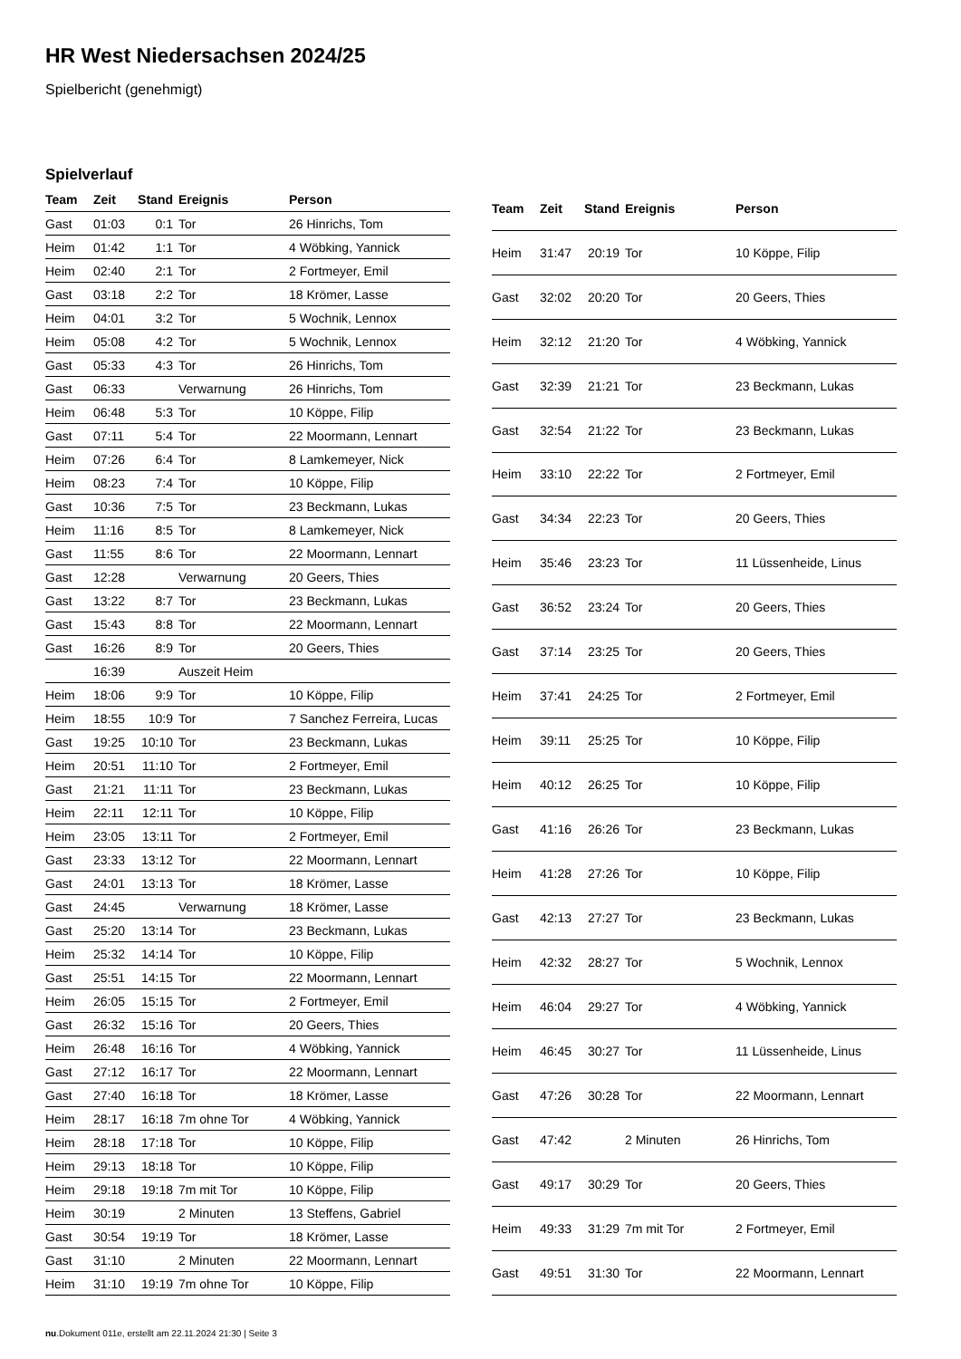HR West Niedersachsen 2024/25
Spielbericht (genehmigt)
Spielverlauf
| Team | Zeit | Stand | Ereignis | Person |
| --- | --- | --- | --- | --- |
| Gast | 01:03 | 0:1 | Tor | 26 Hinrichs, Tom |
| Heim | 01:42 | 1:1 | Tor | 4 Wöbking, Yannick |
| Heim | 02:40 | 2:1 | Tor | 2 Fortmeyer, Emil |
| Gast | 03:18 | 2:2 | Tor | 18 Krömer, Lasse |
| Heim | 04:01 | 3:2 | Tor | 5 Wochnik, Lennox |
| Heim | 05:08 | 4:2 | Tor | 5 Wochnik, Lennox |
| Gast | 05:33 | 4:3 | Tor | 26 Hinrichs, Tom |
| Gast | 06:33 | | Verwarnung | 26 Hinrichs, Tom |
| Heim | 06:48 | 5:3 | Tor | 10 Köppe, Filip |
| Gast | 07:11 | 5:4 | Tor | 22 Moormann, Lennart |
| Heim | 07:26 | 6:4 | Tor | 8 Lamkemeyer, Nick |
| Heim | 08:23 | 7:4 | Tor | 10 Köppe, Filip |
| Gast | 10:36 | 7:5 | Tor | 23 Beckmann, Lukas |
| Heim | 11:16 | 8:5 | Tor | 8 Lamkemeyer, Nick |
| Gast | 11:55 | 8:6 | Tor | 22 Moormann, Lennart |
| Gast | 12:28 | | Verwarnung | 20 Geers, Thies |
| Gast | 13:22 | 8:7 | Tor | 23 Beckmann, Lukas |
| Gast | 15:43 | 8:8 | Tor | 22 Moormann, Lennart |
| Gast | 16:26 | 8:9 | Tor | 20 Geers, Thies |
| | 16:39 | | Auszeit Heim | |
| Heim | 18:06 | 9:9 | Tor | 10 Köppe, Filip |
| Heim | 18:55 | 10:9 | Tor | 7 Sanchez Ferreira, Lucas |
| Gast | 19:25 | 10:10 | Tor | 23 Beckmann, Lukas |
| Heim | 20:51 | 11:10 | Tor | 2 Fortmeyer, Emil |
| Gast | 21:21 | 11:11 | Tor | 23 Beckmann, Lukas |
| Heim | 22:11 | 12:11 | Tor | 10 Köppe, Filip |
| Heim | 23:05 | 13:11 | Tor | 2 Fortmeyer, Emil |
| Gast | 23:33 | 13:12 | Tor | 22 Moormann, Lennart |
| Gast | 24:01 | 13:13 | Tor | 18 Krömer, Lasse |
| Gast | 24:45 | | Verwarnung | 18 Krömer, Lasse |
| Gast | 25:20 | 13:14 | Tor | 23 Beckmann, Lukas |
| Heim | 25:32 | 14:14 | Tor | 10 Köppe, Filip |
| Gast | 25:51 | 14:15 | Tor | 22 Moormann, Lennart |
| Heim | 26:05 | 15:15 | Tor | 2 Fortmeyer, Emil |
| Gast | 26:32 | 15:16 | Tor | 20 Geers, Thies |
| Heim | 26:48 | 16:16 | Tor | 4 Wöbking, Yannick |
| Gast | 27:12 | 16:17 | Tor | 22 Moormann, Lennart |
| Gast | 27:40 | 16:18 | Tor | 18 Krömer, Lasse |
| Heim | 28:17 | 16:18 | 7m ohne Tor | 4 Wöbking, Yannick |
| Heim | 28:18 | 17:18 | Tor | 10 Köppe, Filip |
| Heim | 29:13 | 18:18 | Tor | 10 Köppe, Filip |
| Heim | 29:18 | 19:18 | 7m mit Tor | 10 Köppe, Filip |
| Heim | 30:19 | | 2 Minuten | 13 Steffens, Gabriel |
| Gast | 30:54 | 19:19 | Tor | 18 Krömer, Lasse |
| Gast | 31:10 | | 2 Minuten | 22 Moormann, Lennart |
| Heim | 31:10 | 19:19 | 7m ohne Tor | 10 Köppe, Filip |
| Team | Zeit | Stand | Ereignis | Person |
| --- | --- | --- | --- | --- |
| Heim | 31:47 | 20:19 | Tor | 10 Köppe, Filip |
| Gast | 32:02 | 20:20 | Tor | 20 Geers, Thies |
| Heim | 32:12 | 21:20 | Tor | 4 Wöbking, Yannick |
| Gast | 32:39 | 21:21 | Tor | 23 Beckmann, Lukas |
| Gast | 32:54 | 21:22 | Tor | 23 Beckmann, Lukas |
| Heim | 33:10 | 22:22 | Tor | 2 Fortmeyer, Emil |
| Gast | 34:34 | 22:23 | Tor | 20 Geers, Thies |
| Heim | 35:46 | 23:23 | Tor | 11 Lüssenheide, Linus |
| Gast | 36:52 | 23:24 | Tor | 20 Geers, Thies |
| Gast | 37:14 | 23:25 | Tor | 20 Geers, Thies |
| Heim | 37:41 | 24:25 | Tor | 2 Fortmeyer, Emil |
| Heim | 39:11 | 25:25 | Tor | 10 Köppe, Filip |
| Heim | 40:12 | 26:25 | Tor | 10 Köppe, Filip |
| Gast | 41:16 | 26:26 | Tor | 23 Beckmann, Lukas |
| Heim | 41:28 | 27:26 | Tor | 10 Köppe, Filip |
| Gast | 42:13 | 27:27 | Tor | 23 Beckmann, Lukas |
| Heim | 42:32 | 28:27 | Tor | 5 Wochnik, Lennox |
| Heim | 46:04 | 29:27 | Tor | 4 Wöbking, Yannick |
| Heim | 46:45 | 30:27 | Tor | 11 Lüssenheide, Linus |
| Gast | 47:26 | 30:28 | Tor | 22 Moormann, Lennart |
| Gast | 47:42 | | 2 Minuten | 26 Hinrichs, Tom |
| Gast | 49:17 | 30:29 | Tor | 20 Geers, Thies |
| Heim | 49:33 | 31:29 | 7m mit Tor | 2 Fortmeyer, Emil |
| Gast | 49:51 | 31:30 | Tor | 22 Moormann, Lennart |
nu.Dokument 011e, erstellt am 22.11.2024 21:30 | Seite 3